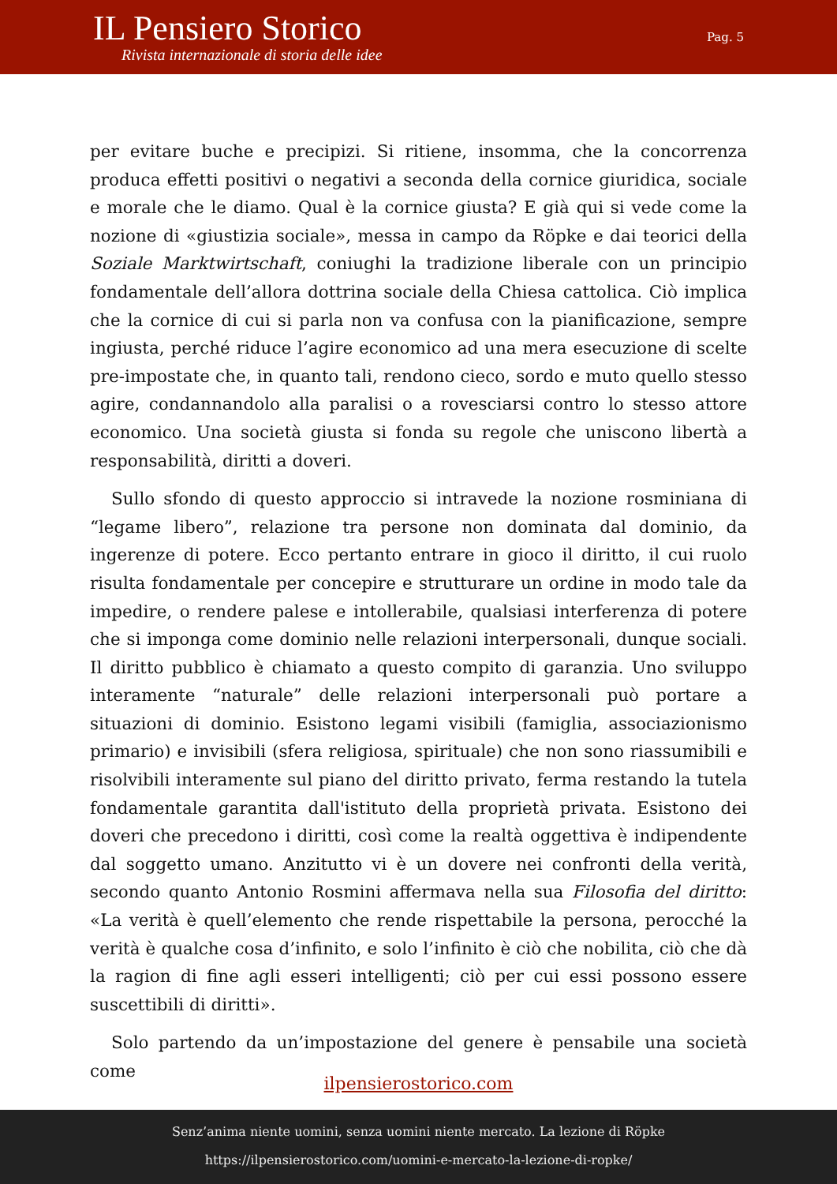IL Pensiero Storico
Rivista internazionale di storia delle idee
Pag. 5
per evitare buche e precipizi. Si ritiene, insomma, che la concorrenza produca effetti positivi o negativi a seconda della cornice giuridica, sociale e morale che le diamo. Qual è la cornice giusta? E già qui si vede come la nozione di «giustizia sociale», messa in campo da Röpke e dai teorici della Soziale Marktwirtschaft, coniughi la tradizione liberale con un principio fondamentale dell’allora dottrina sociale della Chiesa cattolica. Ciò implica che la cornice di cui si parla non va confusa con la pianificazione, sempre ingiusta, perché riduce l’agire economico ad una mera esecuzione di scelte pre-impostate che, in quanto tali, rendono cieco, sordo e muto quello stesso agire, condannandolo alla paralisi o a rovesciarsi contro lo stesso attore economico. Una società giusta si fonda su regole che uniscono libertà a responsabilità, diritti a doveri.
Sullo sfondo di questo approccio si intravede la nozione rosminiana di “legame libero”, relazione tra persone non dominata dal dominio, da ingerenze di potere. Ecco pertanto entrare in gioco il diritto, il cui ruolo risulta fondamentale per concepire e strutturare un ordine in modo tale da impedire, o rendere palese e intollerabile, qualsiasi interferenza di potere che si imponga come dominio nelle relazioni interpersonali, dunque sociali. Il diritto pubblico è chiamato a questo compito di garanzia. Uno sviluppo interamente “naturale” delle relazioni interpersonali può portare a situazioni di dominio. Esistono legami visibili (famiglia, associazionismo primario) e invisibili (sfera religiosa, spirituale) che non sono riassumibili e risolvibili interamente sul piano del diritto privato, ferma restando la tutela fondamentale garantita dall'istituto della proprietà privata. Esistono dei doveri che precedono i diritti, così come la realtà oggettiva è indipendente dal soggetto umano. Anzitutto vi è un dovere nei confronti della verità, secondo quanto Antonio Rosmini affermava nella sua Filosofia del diritto: «La verità è quell’elemento che rende rispettabile la persona, perocché la verità è qualche cosa d’infinito, e solo l’infinito è ciò che nobilita, ciò che dà la ragion di fine agli esseri intelligenti; ciò per cui essi possono essere suscettibili di diritti».
Solo partendo da un’impostazione del genere è pensabile una società come
ilpensierostorico.com
Senz’anima niente uomini, senza uomini niente mercato. La lezione di Röpke
https://ilpensierostorico.com/uomini-e-mercato-la-lezione-di-ropke/